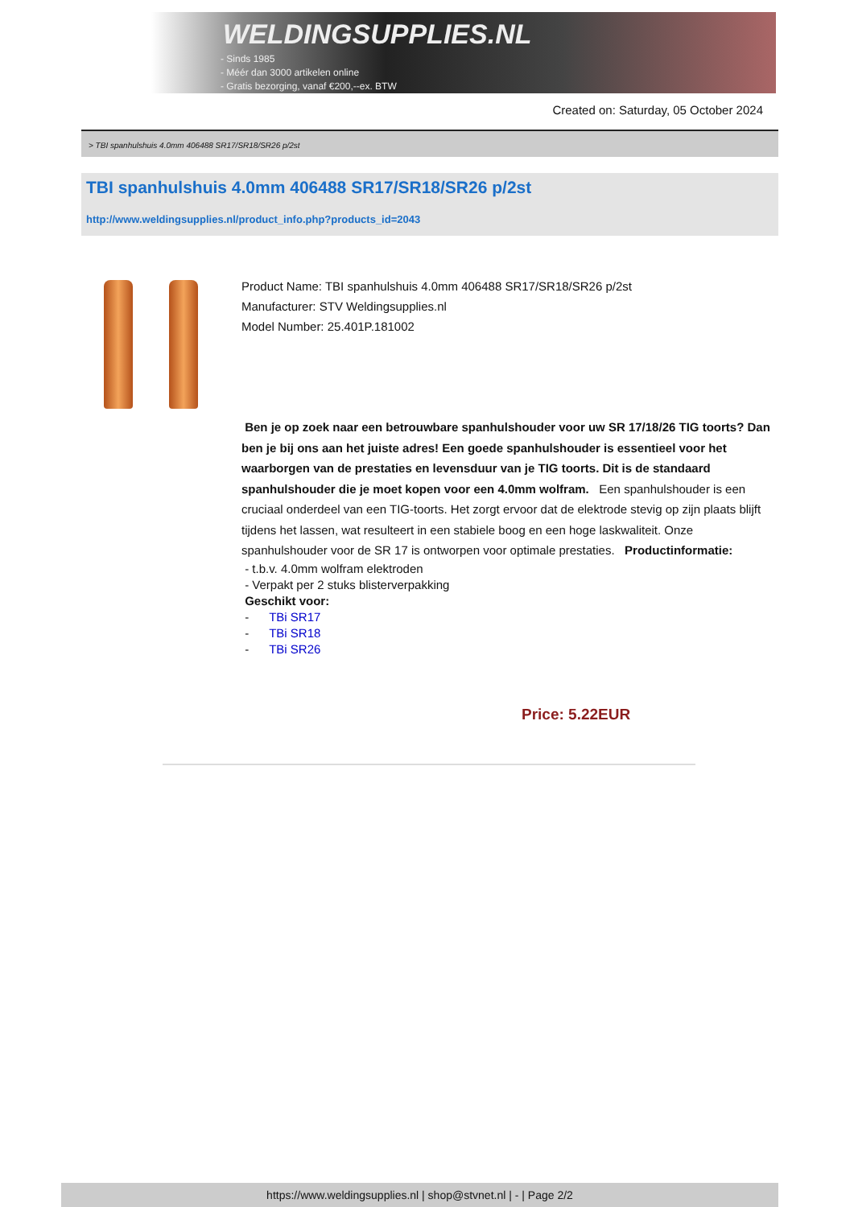WELDINGSUPPLIES.NL
- Sinds 1985
- Méér dan 3000 artikelen online
- Gratis bezorging, vanaf €200,--ex. BTW
Created on: Saturday, 05 October 2024
> TBI spanhulshuis 4.0mm 406488 SR17/SR18/SR26 p/2st
TBI spanhulshuis 4.0mm 406488 SR17/SR18/SR26 p/2st
http://www.weldingsupplies.nl/product_info.php?products_id=2043
Product Name: TBI spanhulshuis 4.0mm 406488 SR17/SR18/SR26 p/2st
Manufacturer: STV Weldingsupplies.nl
Model Number: 25.401P.181002
Ben je op zoek naar een betrouwbare spanhulshouder voor uw SR 17/18/26 TIG toorts? Dan ben je bij ons aan het juiste adres! Een goede spanhulshouder is essentieel voor het waarborgen van de prestaties en levensduur van je TIG toorts. Dit is de standaard spanhulshouder die je moet kopen voor een 4.0mm wolfram. Een spanhulshouder is een cruciaal onderdeel van een TIG-toorts. Het zorgt ervoor dat de elektrode stevig op zijn plaats blijft tijdens het lassen, wat resulteert in een stabiele boog en een hoge laskwaliteit. Onze spanhulshouder voor de SR 17 is ontworpen voor optimale prestaties. Productinformatie:
- t.b.v. 4.0mm wolfram elektroden
- Verpakt per 2 stuks blisterverpakking
Geschikt voor:
- TBi SR17
- TBi SR18
- TBi SR26
Price: 5.22EUR
https://www.weldingsupplies.nl | shop@stvnet.nl | - | Page 2/2